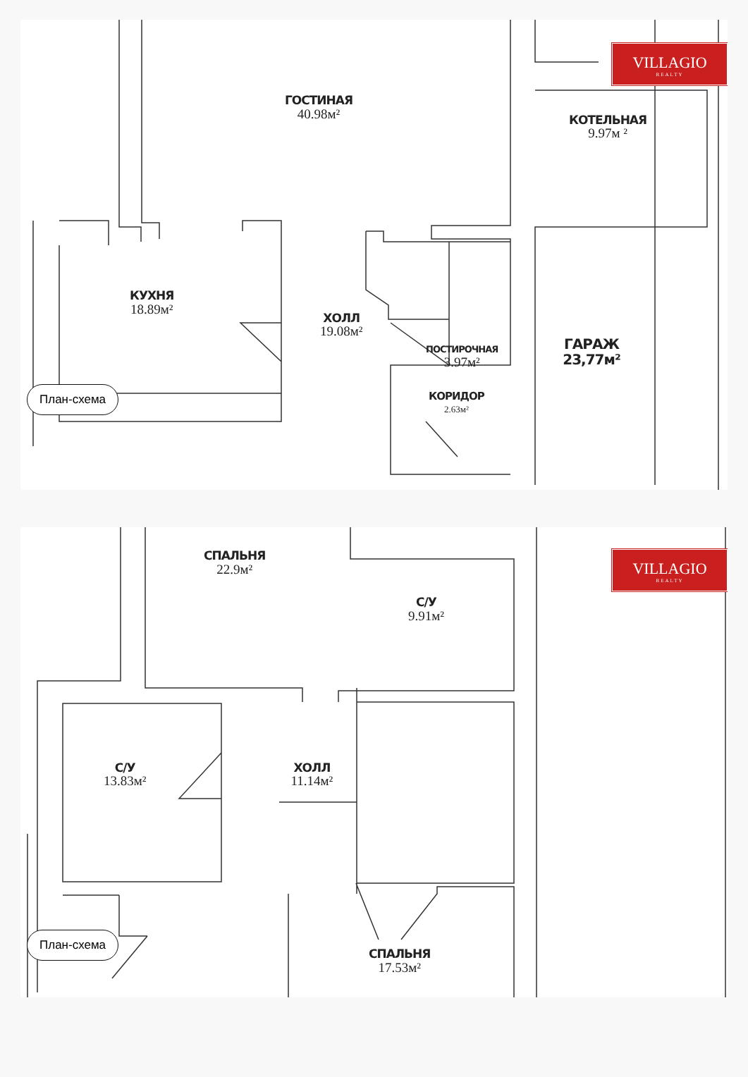VILLAGIO
REALTY
ГОСТИНАЯ
40.98м²
КОТЕЛЬНАЯ
9.97м ²
КУХНЯ
18.89м²
ХОЛЛ
19.08м²
ПОСТИРОЧНАЯ
3.97м²
ГАРАЖ
23,77м²
План-схема
КОРИДОР
2.63м²
СПАЛЬНЯ
22.9м²
VILLAGIO
REALTY
С/У
9.91м²
С/У
13.83м²
ХОЛЛ
11.14м²
План-схема
СПАЛЬНЯ
17.53м²